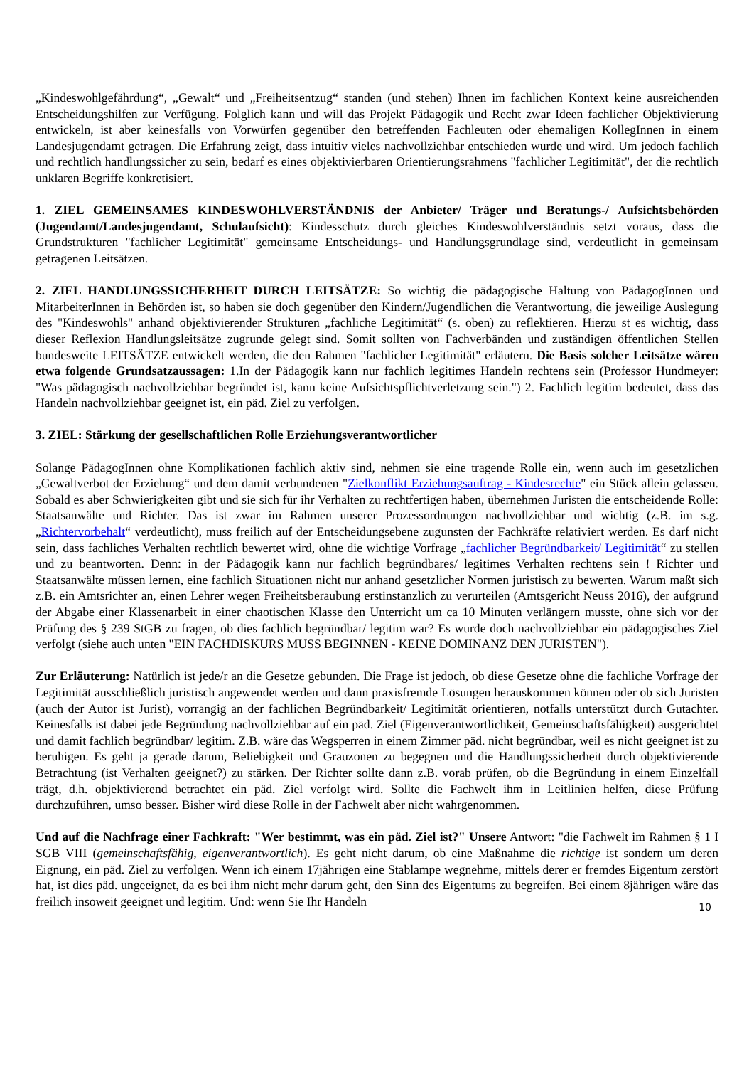„Kindeswohlgefährdung“, „Gewalt“ und „Freiheitsentzug“ standen (und stehen) Ihnen im fachlichen Kontext keine ausreichenden Entscheidungshilfen zur Verfügung. Folglich kann und will das Projekt Pädagogik und Recht zwar Ideen fachlicher Objektivierung entwickeln, ist aber keinesfalls von Vorwürfen gegenüber den betreffenden Fachleuten oder ehemaligen KollegInnen in einem Landesjugendamt getragen. Die Erfahrung zeigt, dass intuitiv vieles nachvollziehbar entschieden wurde und wird. Um jedoch fachlich und rechtlich handlungssicher zu sein, bedarf es eines objektivierbaren Orientierungsrahmens "fachlicher Legitimität", der die rechtlich unklaren Begriffe konkretisiert.
1. ZIEL GEMEINSAMES KINDESWOHLVERSTÄNDNIS der Anbieter/ Träger und Beratungs-/ Aufsichtsbehörden (Jugendamt/Landesjugendamt, Schulaufsicht): Kindesschutz durch gleiches Kindeswohlverständnis setzt voraus, dass die Grundstrukturen "fachlicher Legitimität" gemeinsame Entscheidungs- und Handlungsgrundlage sind, verdeutlicht in gemeinsam getragenen Leitsätzen.
2. ZIEL HANDLUNGSSICHERHEIT DURCH LEITSÄTZE: So wichtig die pädagogische Haltung von PädagogInnen und MitarbeiterInnen in Behörden ist, so haben sie doch gegenüber den Kindern/Jugendlichen die Verantwortung, die jeweilige Auslegung des "Kindeswohls" anhand objektivierender Strukturen „fachliche Legitimität“ (s. oben) zu reflektieren. Hierzu st es wichtig, dass dieser Reflexion Handlungsleitsätze zugrunde gelegt sind. Somit sollten von Fachverbänden und zuständigen öffentlichen Stellen bundesweite LEITSÄTZE entwickelt werden, die den Rahmen "fachlicher Legitimität" erläutern. Die Basis solcher Leitsätze wären etwa folgende Grundsatzaussagen: 1.In der Pädagogik kann nur fachlich legitimes Handeln rechtens sein (Professor Hundmeyer: "Was pädagogisch nachvollziehbar begründet ist, kann keine Aufsichtspflichtverletzung sein.") 2. Fachlich legitim bedeutet, dass das Handeln nachvollziehbar geeignet ist, ein päd. Ziel zu verfolgen.
3. ZIEL: Stärkung der gesellschaftlichen Rolle Erziehungsverantwortlicher
Solange PädagogInnen ohne Komplikationen fachlich aktiv sind, nehmen sie eine tragende Rolle ein, wenn auch im gesetzlichen „Gewaltverbot der Erziehung“ und dem damit verbundenen "Zielkonflikt Erziehungsauftrag - Kindesrechte" ein Stück allein gelassen. Sobald es aber Schwierigkeiten gibt und sie sich für ihr Verhalten zu rechtfertigen haben, übernehmen Juristen die entscheidende Rolle: Staatsanwälte und Richter. Das ist zwar im Rahmen unserer Prozessordnungen nachvollziehbar und wichtig (z.B. im s.g. „Richtervorbehalt“ verdeutlicht), muss freilich auf der Entscheidungsebene zugunsten der Fachkräfte relativiert werden. Es darf nicht sein, dass fachliches Verhalten rechtlich bewertet wird, ohne die wichtige Vorfrage „fachlicher Begründbarkeit/ Legitimität“ zu stellen und zu beantworten. Denn: in der Pädagogik kann nur fachlich begründbares/ legitimes Verhalten rechtens sein ! Richter und Staatsanwälte müssen lernen, eine fachlich Situationen nicht nur anhand gesetzlicher Normen juristisch zu bewerten. Warum maßt sich z.B. ein Amtsrichter an, einen Lehrer wegen Freiheitsberaubung erstinstanzlich zu verurteilen (Amtsgericht Neuss 2016), der aufgrund der Abgabe einer Klassenarbeit in einer chaotischen Klasse den Unterricht um ca 10 Minuten verlängern musste, ohne sich vor der Prüfung des § 239 StGB zu fragen, ob dies fachlich begründbar/ legitim war? Es wurde doch nachvollziehbar ein pädagogisches Ziel verfolgt (siehe auch unten "EIN FACHDISKURS MUSS BEGINNEN - KEINE DOMINANZ DEN JURISTEN").
Zur Erläuterung: Natürlich ist jede/r an die Gesetze gebunden. Die Frage ist jedoch, ob diese Gesetze ohne die fachliche Vorfrage der Legitimität ausschließlich juristisch angewendet werden und dann praxisfremde Lösungen herauskommen können oder ob sich Juristen (auch der Autor ist Jurist), vorrangig an der fachlichen Begründbarkeit/ Legitimität orientieren, notfalls unterstützt durch Gutachter. Keinesfalls ist dabei jede Begründung nachvollziehbar auf ein päd. Ziel (Eigenverantwortlichkeit, Gemeinschaftsfähigkeit) ausgerichtet und damit fachlich begründbar/ legitim. Z.B. wäre das Wegsperren in einem Zimmer päd. nicht begründbar, weil es nicht geeignet ist zu beruhigen. Es geht ja gerade darum, Beliebigkeit und Grauzonen zu begegnen und die Handlungssicherheit durch objektivierende Betrachtung (ist Verhalten geeignet?) zu stärken. Der Richter sollte dann z.B. vorab prüfen, ob die Begründung in einem Einzelfall trägt, d.h. objektivierend betrachtet ein päd. Ziel verfolgt wird. Sollte die Fachwelt ihm in Leitlinien helfen, diese Prüfung durchzuführen, umso besser. Bisher wird diese Rolle in der Fachwelt aber nicht wahrgenommen.
Und auf die Nachfrage einer Fachkraft: "Wer bestimmt, was ein päd. Ziel ist?" Unsere Antwort: "die Fachwelt im Rahmen § 1 I SGB VIII (gemeinschaftsfähig, eigenverantwortlich). Es geht nicht darum, ob eine Maßnahme die richtige ist sondern um deren Eignung, ein päd. Ziel zu verfolgen. Wenn ich einem 17jährigen eine Stablampe wegnehme, mittels derer er fremdes Eigentum zerstört hat, ist dies päd. ungeeignet, da es bei ihm nicht mehr darum geht, den Sinn des Eigentums zu begreifen. Bei einem 8jährigen wäre das freilich insoweit geeignet und legitim. Und: wenn Sie Ihr Handeln
10